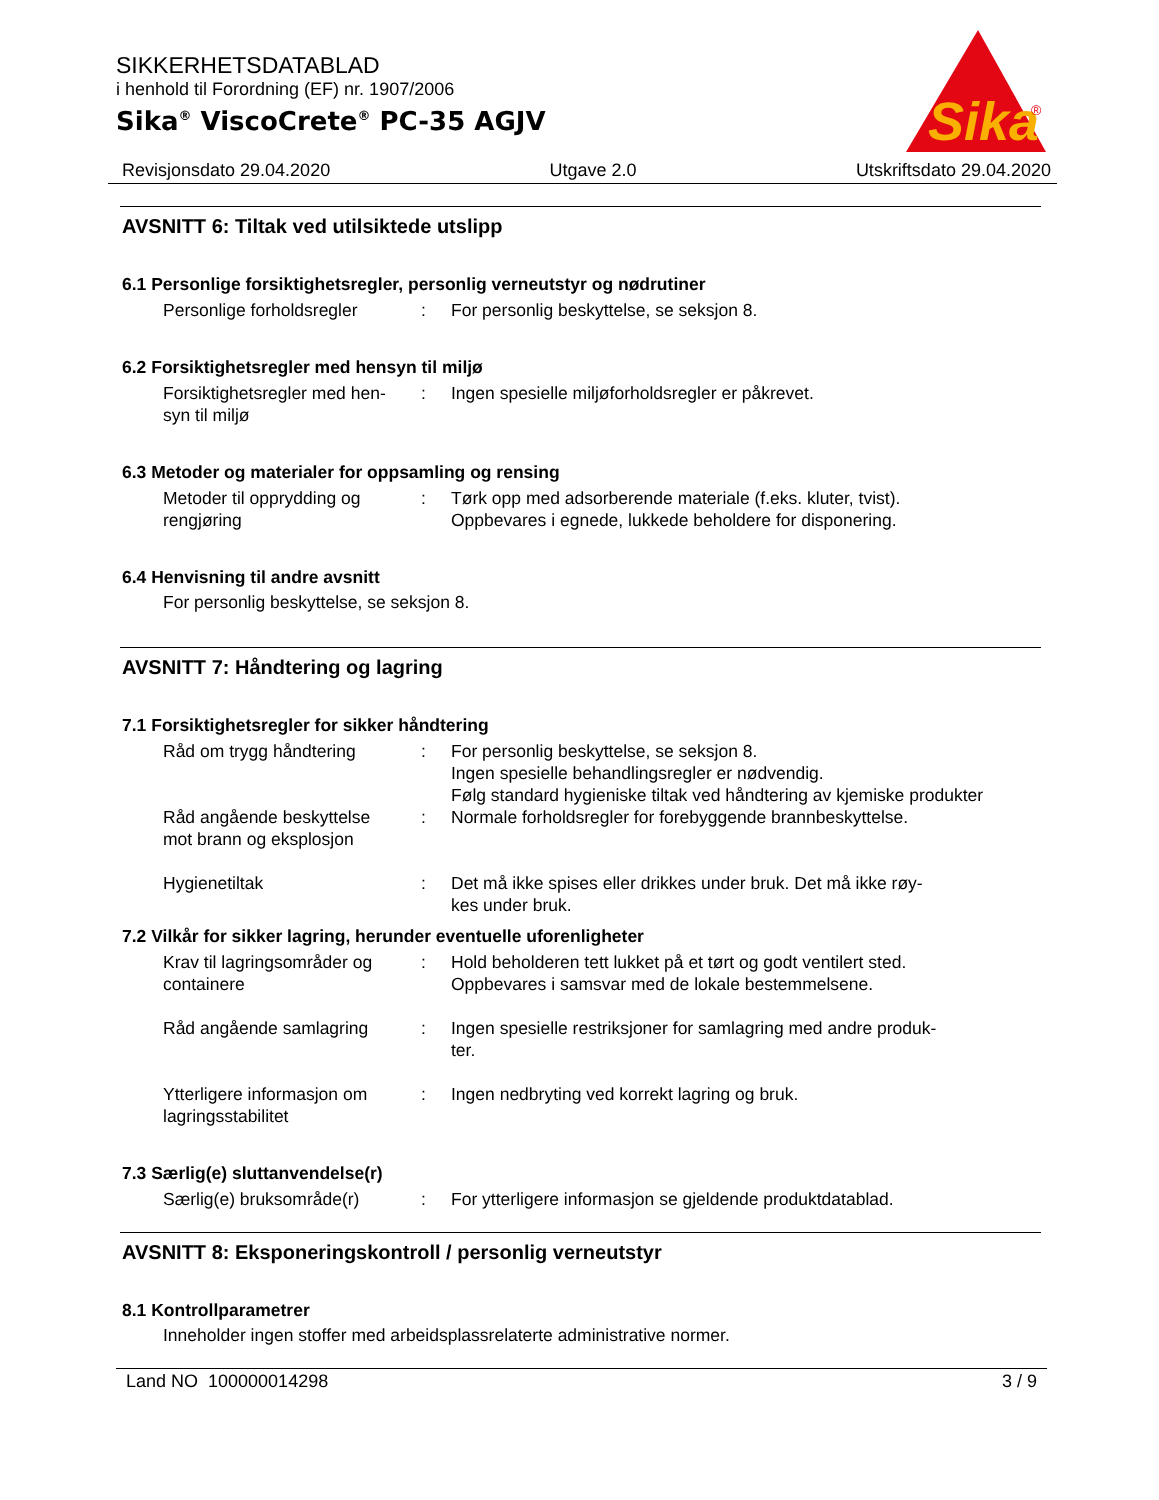SIKKERHETSDATABLAD
i henhold til Forordning (EF) nr. 1907/2006
Sika<sup>®</sup> ViscoCrete<sup>®</sup> PC-35 AGJV
Sika
®
Revisjonsdato 29.04.2020 Utgave 2.0 Utskriftsdato 29.04.2020
AVSNITT 6: Tiltak ved utilsiktede utslipp
6.1 Personlige forsiktighetsregler, personlig verneutstyr og nødrutiner
Personlige forholdsregler
: For personlig beskyttelse, se seksjon 8.
6.2 Forsiktighetsregler med hensyn til miljø
Forsiktighetsregler med hen-
syn til miljø
: Ingen spesielle miljøforholdsregler er påkrevet.
6.3 Metoder og materialer for oppsamling og rensing
Metoder til opprydding og
rengjøring
: Tørk opp med adsorberende materiale (f.eks. kluter, tvist).
Oppbevares i egnede, lukkede beholdere for disponering.
6.4 Henvisning til andre avsnitt
For personlig beskyttelse, se seksjon 8.
AVSNITT 7: Håndtering og lagring
7.1 Forsiktighetsregler for sikker håndtering
Råd om trygg håndtering : For personlig beskyttelse, se seksjon 8.
Ingen spesielle behandlingsregler er nødvendig.
Følg standard hygieniske tiltak ved håndtering av kjemiske produkter
Råd angående beskyttelse
mot brann og eksplosjon
: Normale forholdsregler for forebyggende brannbeskyttelse.
Hygienetiltak : Det må ikke spises eller drikkes under bruk. Det må ikke røy-
kes under bruk.
7.2 Vilkår for sikker lagring, herunder eventuelle uforenligheter
Krav til lagringsområder og
containere
: Hold beholderen tett lukket på et tørt og godt ventilert sted.
Oppbevares i samsvar med de lokale bestemmelsene.
Råd angående samlagring : Ingen spesielle restriksjoner for samlagring med andre produk-
ter.
Ytterligere informasjon om
lagringsstabilitet
: Ingen nedbryting ved korrekt lagring og bruk.
7.3 Særlig(e) sluttanvendelse(r)
Særlig(e) bruksområde(r) : For ytterligere informasjon se gjeldende produktdatablad.
AVSNITT 8: Eksponeringskontroll / personlig verneutstyr
8.1 Kontrollparametrer
Inneholder ingen stoffer med arbeidsplassrelaterte administrative normer.
Land NO 100000014298 3 / 9